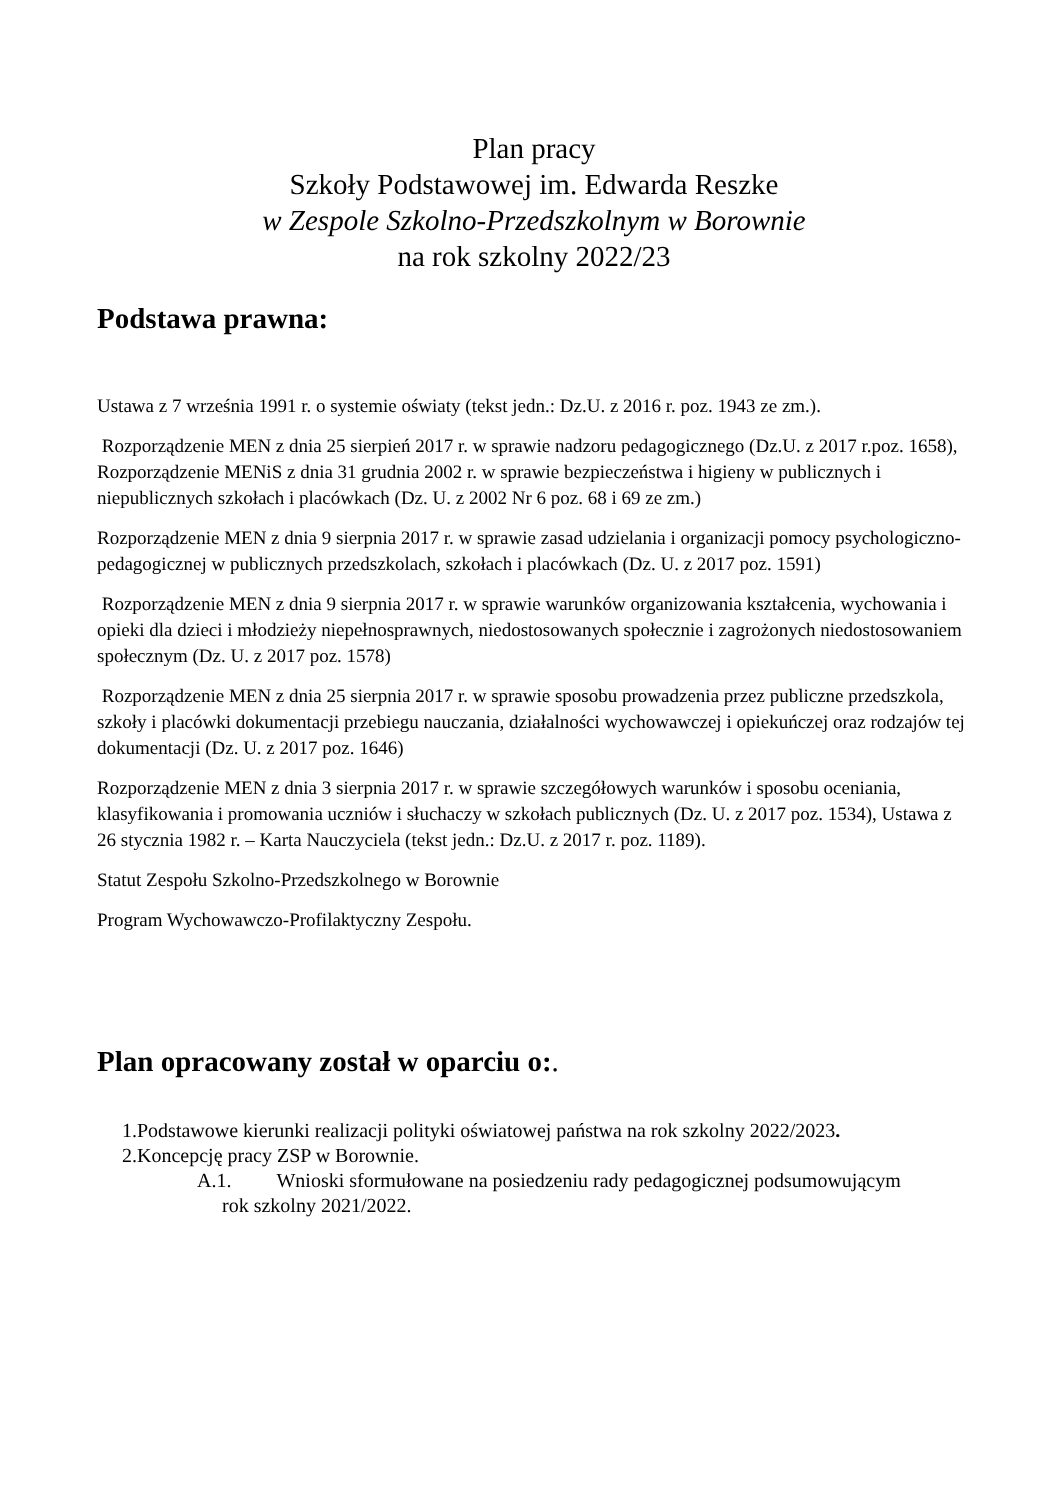Plan pracy
Szkoły Podstawowej im. Edwarda Reszke
w Zespole Szkolno-Przedszkolnym w Borownie
na rok szkolny 2022/23
Podstawa prawna:
Ustawa z 7 września 1991 r. o systemie oświaty (tekst jedn.: Dz.U. z 2016 r. poz. 1943 ze zm.).
Rozporządzenie MEN z dnia 25 sierpień 2017 r. w sprawie nadzoru pedagogicznego (Dz.U. z 2017 r.poz. 1658), Rozporządzenie MENiS z dnia 31 grudnia 2002 r. w sprawie bezpieczeństwa i higieny w publicznych i niepublicznych szkołach i placówkach (Dz. U. z 2002 Nr 6 poz. 68 i 69 ze zm.)
Rozporządzenie MEN z dnia 9 sierpnia 2017 r. w sprawie zasad udzielania i organizacji pomocy psychologiczno-pedagogicznej w publicznych przedszkolach, szkołach i placówkach (Dz. U. z 2017 poz. 1591)
Rozporządzenie MEN z dnia 9 sierpnia 2017 r. w sprawie warunków organizowania kształcenia, wychowania i opieki dla dzieci i młodzieży niepełnosprawnych, niedostosowanych społecznie i zagrożonych niedostosowaniem społecznym (Dz. U. z 2017 poz. 1578)
Rozporządzenie MEN z dnia 25 sierpnia 2017 r. w sprawie sposobu prowadzenia przez publiczne przedszkola, szkoły i placówki dokumentacji przebiegu nauczania, działalności wychowawczej i opiekuńczej oraz rodzajów tej dokumentacji (Dz. U. z 2017 poz. 1646)
Rozporządzenie MEN z dnia 3 sierpnia 2017 r. w sprawie szczegółowych warunków i sposobu oceniania, klasyfikowania i promowania uczniów i słuchaczy w szkołach publicznych (Dz. U. z 2017 poz. 1534), Ustawa z 26 stycznia 1982 r. – Karta Nauczyciela (tekst jedn.: Dz.U. z 2017 r. poz. 1189).
Statut Zespołu Szkolno-Przedszkolnego w Borownie
Program Wychowawczo-Profilaktyczny Zespołu.
Plan opracowany został w oparciu o:.
1.Podstawowe kierunki realizacji polityki oświatowej państwa na rok szkolny 2022/2023.
2.Koncepcję pracy ZSP w Borownie.
A.1. Wnioski sformułowane na posiedzeniu rady pedagogicznej podsumowującym
rok szkolny 2021/2022.